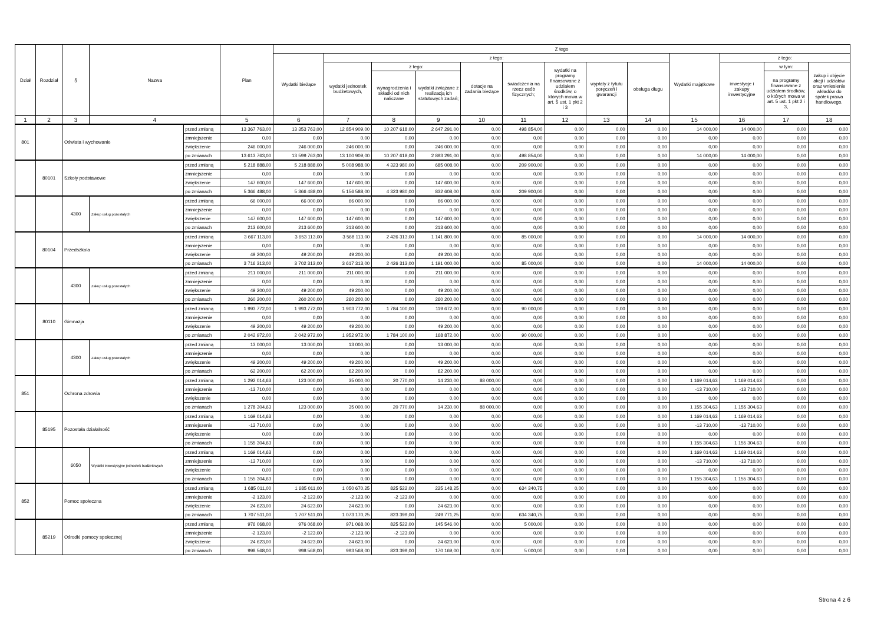| Dział | Rozdział | § | Nazwa | | Plan | Z tego | | | | | | | | | | | | |
| --- | --- | --- | --- | --- | --- | --- | --- | --- | --- | --- | --- | --- | --- | --- | --- | --- | --- | --- |
| | | | | | | Wydatki bieżące | z tego: | | | | | | | | Wydatki majątkowe | z tego: | | |
| | | | | | | | wydatki jednostek budżetowych, | z tego: | | dotacje na zadania bieżące | świadczenia na rzecz osób fizycznych; | wydatki na programy finansowane z udziałem środków, o których mowa w art. 5 ust. 1 pkt 2 i 3 | wypłaty z tytułu poręczeń i gwarancji | obsługa długu | | inwestycje i zakupy inwestycyjne | w tym: | zakup i objęcie akcji i udziałów oraz wniesienie wkładów do spółek prawa handlowego. |
| | | | | | | | | wynagrodzenia i składki od nich naliczane | wydatki związane z realizacją ich statutowych zadań; | | | | | | | | na programy finansowane z udziałem środków, o których mowa w art. 5 ust. 1 pkt 2 i 3, | |
| 1 | 2 | 3 | 4 | | 5 | 6 | 7 | 8 | 9 | 10 | 11 | 12 | 13 | 14 | 15 | 16 | 17 | 18 |
| 801 | | Oświata i wychowanie | | przed zmianą | 13 367 763,00 | 13 353 763,00 | 12 854 909,00 | 10 207 618,00 | 2 647 291,00 | 0,00 | 498 854,00 | 0,00 | 0,00 | 0,00 | 14 000,00 | 14 000,00 | 0,00 | 0,00 |
| | | | | zmniejszenie | 0,00 | 0,00 | 0,00 | 0,00 | 0,00 | 0,00 | 0,00 | 0,00 | 0,00 | 0,00 | 0,00 | 0,00 | 0,00 | 0,00 |
| | | | | zwiększenie | 246 000,00 | 246 000,00 | 246 000,00 | 0,00 | 246 000,00 | 0,00 | 0,00 | 0,00 | 0,00 | 0,00 | 0,00 | 0,00 | 0,00 | 0,00 |
| | | | | po zmianach | 13 613 763,00 | 13 599 763,00 | 13 100 909,00 | 10 207 618,00 | 2 893 291,00 | 0,00 | 498 854,00 | 0,00 | 0,00 | 0,00 | 14 000,00 | 14 000,00 | 0,00 | 0,00 |
| | 80101 | Szkoły podstawowe | | przed zmianą | 5 218 888,00 | 5 218 888,00 | 5 008 988,00 | 4 323 980,00 | 685 008,00 | 0,00 | 209 900,00 | 0,00 | 0,00 | 0,00 | 0,00 | 0,00 | 0,00 | 0,00 |
| | | | | zmniejszenie | 0,00 | 0,00 | 0,00 | 0,00 | 0,00 | 0,00 | 0,00 | 0,00 | 0,00 | 0,00 | 0,00 | 0,00 | 0,00 | 0,00 |
| | | | | zwiększenie | 147 600,00 | 147 600,00 | 147 600,00 | 0,00 | 147 600,00 | 0,00 | 0,00 | 0,00 | 0,00 | 0,00 | 0,00 | 0,00 | 0,00 | 0,00 |
| | | | | po zmianach | 5 366 488,00 | 5 366 488,00 | 5 156 588,00 | 4 323 980,00 | 832 608,00 | 0,00 | 209 900,00 | 0,00 | 0,00 | 0,00 | 0,00 | 0,00 | 0,00 | 0,00 |
| | | 4300 | Zakup usług pozostałych | przed zmianą | 66 000,00 | 66 000,00 | 66 000,00 | 0,00 | 66 000,00 | 0,00 | 0,00 | 0,00 | 0,00 | 0,00 | 0,00 | 0,00 | 0,00 | 0,00 |
| | | | | zmniejszenie | 0,00 | 0,00 | 0,00 | 0,00 | 0,00 | 0,00 | 0,00 | 0,00 | 0,00 | 0,00 | 0,00 | 0,00 | 0,00 | 0,00 |
| | | | | zwiększenie | 147 600,00 | 147 600,00 | 147 600,00 | 0,00 | 147 600,00 | 0,00 | 0,00 | 0,00 | 0,00 | 0,00 | 0,00 | 0,00 | 0,00 | 0,00 |
| | | | | po zmianach | 213 600,00 | 213 600,00 | 213 600,00 | 0,00 | 213 600,00 | 0,00 | 0,00 | 0,00 | 0,00 | 0,00 | 0,00 | 0,00 | 0,00 | 0,00 |
| | 80104 | Przedszkola | | przed zmianą | 3 667 113,00 | 3 653 113,00 | 3 568 113,00 | 2 426 313,00 | 1 141 800,00 | 0,00 | 85 000,00 | 0,00 | 0,00 | 0,00 | 14 000,00 | 14 000,00 | 0,00 | 0,00 |
| | | | | zmniejszenie | 0,00 | 0,00 | 0,00 | 0,00 | 0,00 | 0,00 | 0,00 | 0,00 | 0,00 | 0,00 | 0,00 | 0,00 | 0,00 | 0,00 |
| | | | | zwiększenie | 49 200,00 | 49 200,00 | 49 200,00 | 0,00 | 49 200,00 | 0,00 | 0,00 | 0,00 | 0,00 | 0,00 | 0,00 | 0,00 | 0,00 | 0,00 |
| | | | | po zmianach | 3 716 313,00 | 3 702 313,00 | 3 617 313,00 | 2 426 313,00 | 1 191 000,00 | 0,00 | 85 000,00 | 0,00 | 0,00 | 0,00 | 14 000,00 | 14 000,00 | 0,00 | 0,00 |
| | | 4300 | Zakup usług pozostałych | przed zmianą | 211 000,00 | 211 000,00 | 211 000,00 | 0,00 | 211 000,00 | 0,00 | 0,00 | 0,00 | 0,00 | 0,00 | 0,00 | 0,00 | 0,00 | 0,00 |
| | | | | zmniejszenie | 0,00 | 0,00 | 0,00 | 0,00 | 0,00 | 0,00 | 0,00 | 0,00 | 0,00 | 0,00 | 0,00 | 0,00 | 0,00 | 0,00 |
| | | | | zwiększenie | 49 200,00 | 49 200,00 | 49 200,00 | 0,00 | 49 200,00 | 0,00 | 0,00 | 0,00 | 0,00 | 0,00 | 0,00 | 0,00 | 0,00 | 0,00 |
| | | | | po zmianach | 260 200,00 | 260 200,00 | 260 200,00 | 0,00 | 260 200,00 | 0,00 | 0,00 | 0,00 | 0,00 | 0,00 | 0,00 | 0,00 | 0,00 | 0,00 |
| | 80110 | Gimnazja | | przed zmianą | 1 993 772,00 | 1 993 772,00 | 1 903 772,00 | 1 784 100,00 | 119 672,00 | 0,00 | 90 000,00 | 0,00 | 0,00 | 0,00 | 0,00 | 0,00 | 0,00 | 0,00 |
| | | | | zmniejszenie | 0,00 | 0,00 | 0,00 | 0,00 | 0,00 | 0,00 | 0,00 | 0,00 | 0,00 | 0,00 | 0,00 | 0,00 | 0,00 | 0,00 |
| | | | | zwiększenie | 49 200,00 | 49 200,00 | 49 200,00 | 0,00 | 49 200,00 | 0,00 | 0,00 | 0,00 | 0,00 | 0,00 | 0,00 | 0,00 | 0,00 | 0,00 |
| | | | | po zmianach | 2 042 972,00 | 2 042 972,00 | 1 952 972,00 | 1 784 100,00 | 168 872,00 | 0,00 | 90 000,00 | 0,00 | 0,00 | 0,00 | 0,00 | 0,00 | 0,00 | 0,00 |
| | | 4300 | Zakup usług pozostałych | przed zmianą | 13 000,00 | 13 000,00 | 13 000,00 | 0,00 | 13 000,00 | 0,00 | 0,00 | 0,00 | 0,00 | 0,00 | 0,00 | 0,00 | 0,00 | 0,00 |
| | | | | zmniejszenie | 0,00 | 0,00 | 0,00 | 0,00 | 0,00 | 0,00 | 0,00 | 0,00 | 0,00 | 0,00 | 0,00 | 0,00 | 0,00 | 0,00 |
| | | | | zwiększenie | 49 200,00 | 49 200,00 | 49 200,00 | 0,00 | 49 200,00 | 0,00 | 0,00 | 0,00 | 0,00 | 0,00 | 0,00 | 0,00 | 0,00 | 0,00 |
| | | | | po zmianach | 62 200,00 | 62 200,00 | 62 200,00 | 0,00 | 62 200,00 | 0,00 | 0,00 | 0,00 | 0,00 | 0,00 | 0,00 | 0,00 | 0,00 | 0,00 |
| 851 | | Ochrona zdrowia | | przed zmianą | 1 292 014,63 | 123 000,00 | 35 000,00 | 20 770,00 | 14 230,00 | 88 000,00 | 0,00 | 0,00 | 0,00 | 0,00 | 1 169 014,63 | 1 169 014,63 | 0,00 | 0,00 |
| | | | | zmniejszenie | -13 710,00 | 0,00 | 0,00 | 0,00 | 0,00 | 0,00 | 0,00 | 0,00 | 0,00 | 0,00 | -13 710,00 | -13 710,00 | 0,00 | 0,00 |
| | | | | zwiększenie | 0,00 | 0,00 | 0,00 | 0,00 | 0,00 | 0,00 | 0,00 | 0,00 | 0,00 | 0,00 | 0,00 | 0,00 | 0,00 | 0,00 |
| | | | | po zmianach | 1 278 304,63 | 123 000,00 | 35 000,00 | 20 770,00 | 14 230,00 | 88 000,00 | 0,00 | 0,00 | 0,00 | 0,00 | 1 155 304,63 | 1 155 304,63 | 0,00 | 0,00 |
| | 85195 | Pozostała działalność | | przed zmianą | 1 169 014,63 | 0,00 | 0,00 | 0,00 | 0,00 | 0,00 | 0,00 | 0,00 | 0,00 | 0,00 | 1 169 014,63 | 1 169 014,63 | 0,00 | 0,00 |
| | | | | zmniejszenie | -13 710,00 | 0,00 | 0,00 | 0,00 | 0,00 | 0,00 | 0,00 | 0,00 | 0,00 | 0,00 | -13 710,00 | -13 710,00 | 0,00 | 0,00 |
| | | | | zwiększenie | 0,00 | 0,00 | 0,00 | 0,00 | 0,00 | 0,00 | 0,00 | 0,00 | 0,00 | 0,00 | 0,00 | 0,00 | 0,00 | 0,00 |
| | | | | po zmianach | 1 155 304,63 | 0,00 | 0,00 | 0,00 | 0,00 | 0,00 | 0,00 | 0,00 | 0,00 | 0,00 | 1 155 304,63 | 1 155 304,63 | 0,00 | 0,00 |
| | | 6050 | Wydatki inwestycyjne jednostek budżetowych | przed zmianą | 1 169 014,63 | 0,00 | 0,00 | 0,00 | 0,00 | 0,00 | 0,00 | 0,00 | 0,00 | 0,00 | 1 169 014,63 | 1 169 014,63 | 0,00 | 0,00 |
| | | | | zmniejszenie | -13 710,00 | 0,00 | 0,00 | 0,00 | 0,00 | 0,00 | 0,00 | 0,00 | 0,00 | 0,00 | -13 710,00 | -13 710,00 | 0,00 | 0,00 |
| | | | | zwiększenie | 0,00 | 0,00 | 0,00 | 0,00 | 0,00 | 0,00 | 0,00 | 0,00 | 0,00 | 0,00 | 0,00 | 0,00 | 0,00 | 0,00 |
| | | | | po zmianach | 1 155 304,63 | 0,00 | 0,00 | 0,00 | 0,00 | 0,00 | 0,00 | 0,00 | 0,00 | 0,00 | 1 155 304,63 | 1 155 304,63 | 0,00 | 0,00 |
| 852 | | Pomoc społeczna | | przed zmianą | 1 685 011,00 | 1 685 011,00 | 1 050 670,25 | 825 522,00 | 225 148,25 | 0,00 | 634 340,75 | 0,00 | 0,00 | 0,00 | 0,00 | 0,00 | 0,00 | 0,00 |
| | | | | zmniejszenie | -2 123,00 | -2 123,00 | -2 123,00 | -2 123,00 | 0,00 | 0,00 | 0,00 | 0,00 | 0,00 | 0,00 | 0,00 | 0,00 | 0,00 | 0,00 |
| | | | | zwiększenie | 24 623,00 | 24 623,00 | 24 623,00 | 0,00 | 24 623,00 | 0,00 | 0,00 | 0,00 | 0,00 | 0,00 | 0,00 | 0,00 | 0,00 | 0,00 |
| | | | | po zmianach | 1 707 511,00 | 1 707 511,00 | 1 073 170,25 | 823 399,00 | 249 771,25 | 0,00 | 634 340,75 | 0,00 | 0,00 | 0,00 | 0,00 | 0,00 | 0,00 | 0,00 |
| | 85219 | Ośrodki pomocy społecznej | | przed zmianą | 976 068,00 | 976 068,00 | 971 068,00 | 825 522,00 | 145 546,00 | 0,00 | 5 000,00 | 0,00 | 0,00 | 0,00 | 0,00 | 0,00 | 0,00 | 0,00 |
| | | | | zmniejszenie | -2 123,00 | -2 123,00 | -2 123,00 | -2 123,00 | 0,00 | 0,00 | 0,00 | 0,00 | 0,00 | 0,00 | 0,00 | 0,00 | 0,00 | 0,00 |
| | | | | zwiększenie | 24 623,00 | 24 623,00 | 24 623,00 | 0,00 | 24 623,00 | 0,00 | 0,00 | 0,00 | 0,00 | 0,00 | 0,00 | 0,00 | 0,00 | 0,00 |
| | | | | po zmianach | 998 568,00 | 998 568,00 | 993 568,00 | 823 399,00 | 170 169,00 | 0,00 | 5 000,00 | 0,00 | 0,00 | 0,00 | 0,00 | 0,00 | 0,00 | 0,00 |
Strona 4 z 6